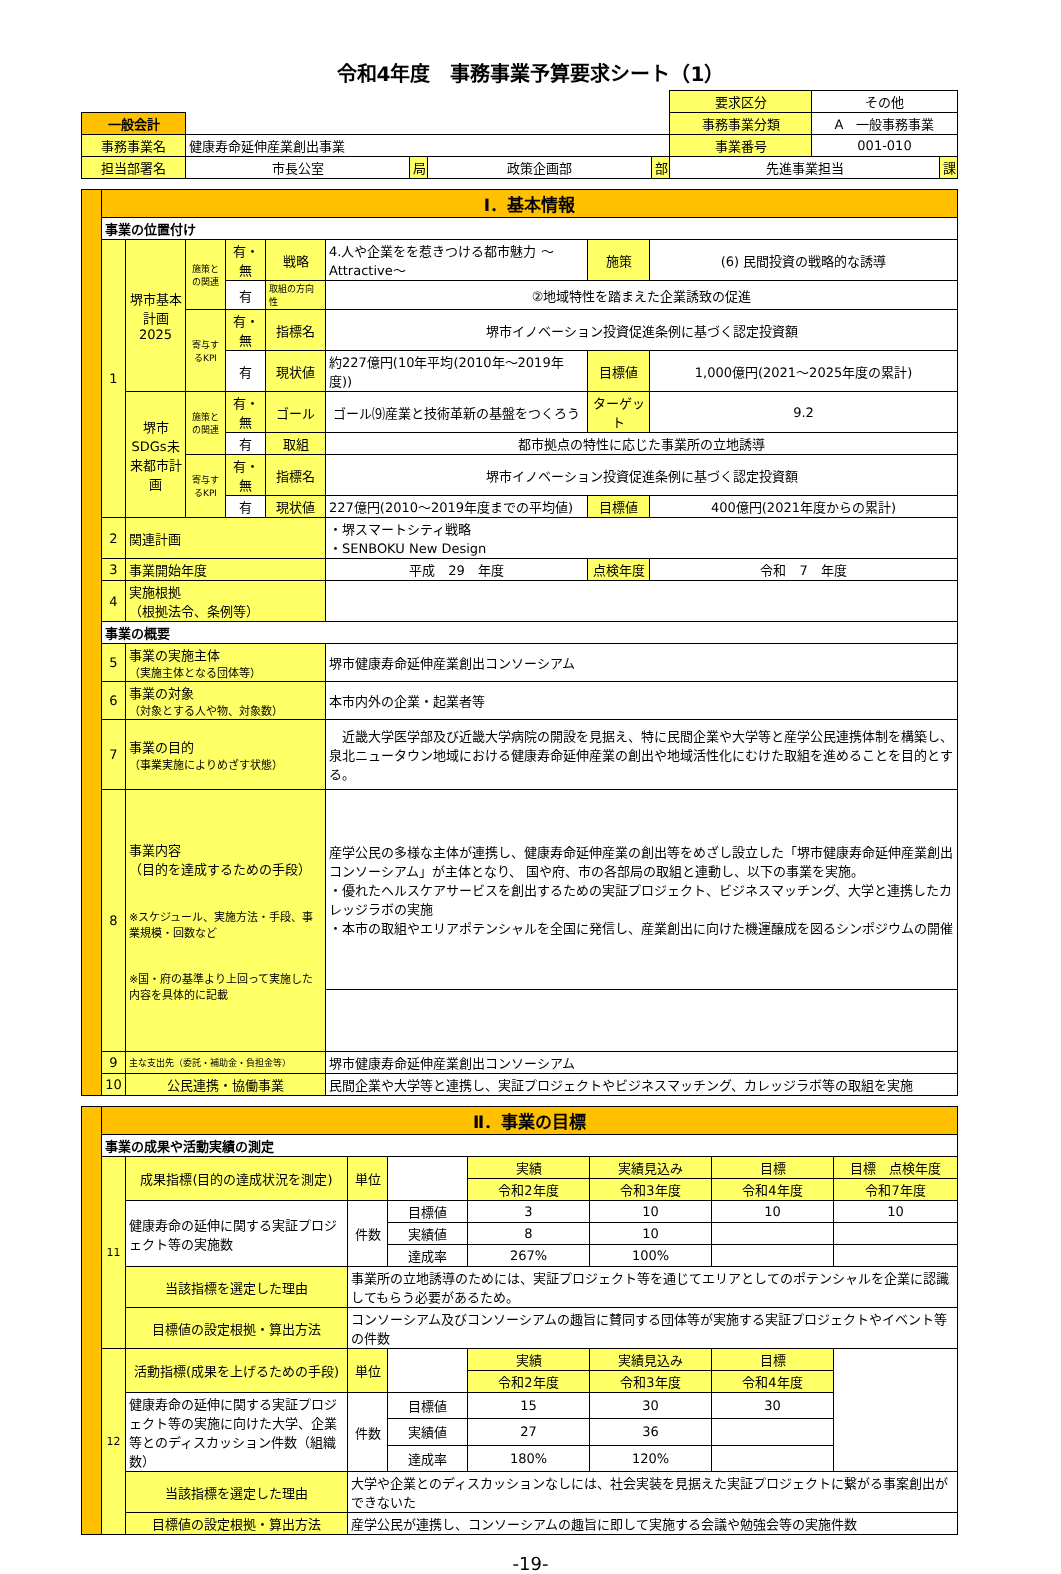令和4年度　事務事業予算要求シート（1）
| | | | | | 要求区分 | その他 | |
| 一般会計 | | | | | 事務事業分類 | A 一般事務事業 | |
| 事務事業名 | 健康寿命延伸産業創出事業 | | | | 事業番号 | 001-010 | |
| 担当部署名 | 市長公室 | 局 | 政策企画部 | 部 | 先進事業担当 | | 課 |
| | Ⅰ．基本情報 | | | | | | | |
| | 事業の位置付け | | | | | | | |
| | 1 | 堺市基本計画2025 | 施策との関連 | 有・無 | 戦略 | 4.人や企業をを惹きつける都市魅力 ～Attractive～ | 施策 | (6) 民間投資の戦略的な誘導 |
| | | | | 有 | 取組の方向性 | ②地域特性を踏まえた企業誘致の促進 | | |
| | | | 寄与するKPI | 有・無 | 指標名 | 堺市イノベーション投資促進条例に基づく認定投資額 | | |
| | | | | 有 | 現状値 | 約227億円(10年平均(2010年～2019年度)) | 目標値 | 1,000億円(2021～2025年度の累計) |
| | | 堺市SDGs未来都市計画 | 施策との関連 | 有・無 | ゴール | ゴール⑼産業と技術革新の基盤をつくろう | ターゲット | 9.2 |
| | | | | 有 | 取組 | 都市拠点の特性に応じた事業所の立地誘導 | | |
| | | | 寄与するKPI | 有・無 | 指標名 | 堺市イノベーション投資促進条例に基づく認定投資額 | | |
| | | | | 有 | 現状値 | 227億円(2010～2019年度までの平均値) | 目標値 | 400億円(2021年度からの累計) |
| | 2 | 関連計画 | | | | ・堺スマートシティ戦略 ・SENBOKU New Design | | |
| | 3 | 事業開始年度 | | | | 平成 29 年度 | 点検年度 | 令和 7 年度 |
| | 4 | 実施根拠 （根拠法令、条例等） | | | | | | |
| | 事業の概要 | | | | | | | |
| | 5 | 事業の実施主体 （実施主体となる団体等） | | | | 堺市健康寿命延伸産業創出コンソーシアム | | |
| | 6 | 事業の対象 （対象とする人や物、対象数） | | | | 本市内外の企業・起業者等 | | |
| | 7 | 事業の目的 （事業実施によりめざす状態） | | | | 近畿大学医学部及び近畿大学病院の開設を見据え、特に民間企業や大学等と産学公民連携体制を構築し、泉北ニュータウン地域における健康寿命延伸産業の創出や地域活性化にむけた取組を進めることを目的とする。 | | |
| | 8 | 事業内容 （目的を達成するための手段） ※スケジュール、実施方法・手段、事業規模・回数など ※国・府の基準より上回って実施した内容を具体的に記載 | | | | 産学公民の多様な主体が連携し、健康寿命延伸産業の創出等をめざし設立した「堺市健康寿命延伸産業創出コンソーシアム」が主体となり、 国や府、市の各部局の取組と連動し、以下の事業を実施。 ・優れたヘルスケアサービスを創出するための実証プロジェクト、ビジネスマッチング、大学と連携したカレッジラボの実施 ・本市の取組やエリアポテンシャルを全国に発信し、産業創出に向けた機運醸成を図るシンポジウムの開催 | | |
| | 9 | 主な支出先（委託・補助金・負担金等） | | | | 堺市健康寿命延伸産業創出コンソーシアム | | |
| | 10 | 公民連携・協働事業 | | | | 民間企業や大学等と連携し、実証プロジェクトやビジネスマッチング、カレッジラボ等の取組を実施 | | |
| | Ⅱ．事業の目標 | | | | | | | |
| | 事業の成果や活動実績の測定 | | | | | | | |
| | 11 | 成果指標(目的の達成状況を測定) | 単位 | | 実績 | 実績見込み | 目標 | 目標 点検年度 |
| | | | | | 令和2年度 | 令和3年度 | 令和4年度 | 令和7年度 |
| | | 健康寿命の延伸に関する実証プロジェクト等の実施数 | 件数 | 目標値 | 3 | 10 | 10 | 10 |
| | | | | 実績値 | 8 | 10 | | |
| | | | | 達成率 | 267% | 100% | | |
| | | 当該指標を選定した理由 | 事業所の立地誘導のためには、実証プロジェクト等を通じてエリアとしてのポテンシャルを企業に認識してもらう必要があるため。 | | | | | |
| | | 目標値の設定根拠・算出方法 | コンソーシアム及びコンソーシアムの趣旨に賛同する団体等が実施する実証プロジェクトやイベント等の件数 | | | | | |
| | 12 | 活動指標(成果を上げるための手段) | 単位 | | 実績 | 実績見込み | 目標 | |
| | | | | | 令和2年度 | 令和3年度 | 令和4年度 | |
| | | 健康寿命の延伸に関する実証プロジェクト等の実施に向けた大学、企業等とのディスカッション件数（組織数） | 件数 | 目標値 | 15 | 30 | 30 | |
| | | | | 実績値 | 27 | 36 | | |
| | | | | 達成率 | 180% | 120% | | |
| | | 当該指標を選定した理由 | 大学や企業とのディスカッションなしには、社会実装を見据えた実証プロジェクトに繋がる事案創出ができないた | | | | | |
| | | 目標値の設定根拠・算出方法 | 産学公民が連携し、コンソーシアムの趣旨に即して実施する会議や勉強会等の実施件数 | | | | | |
-19-